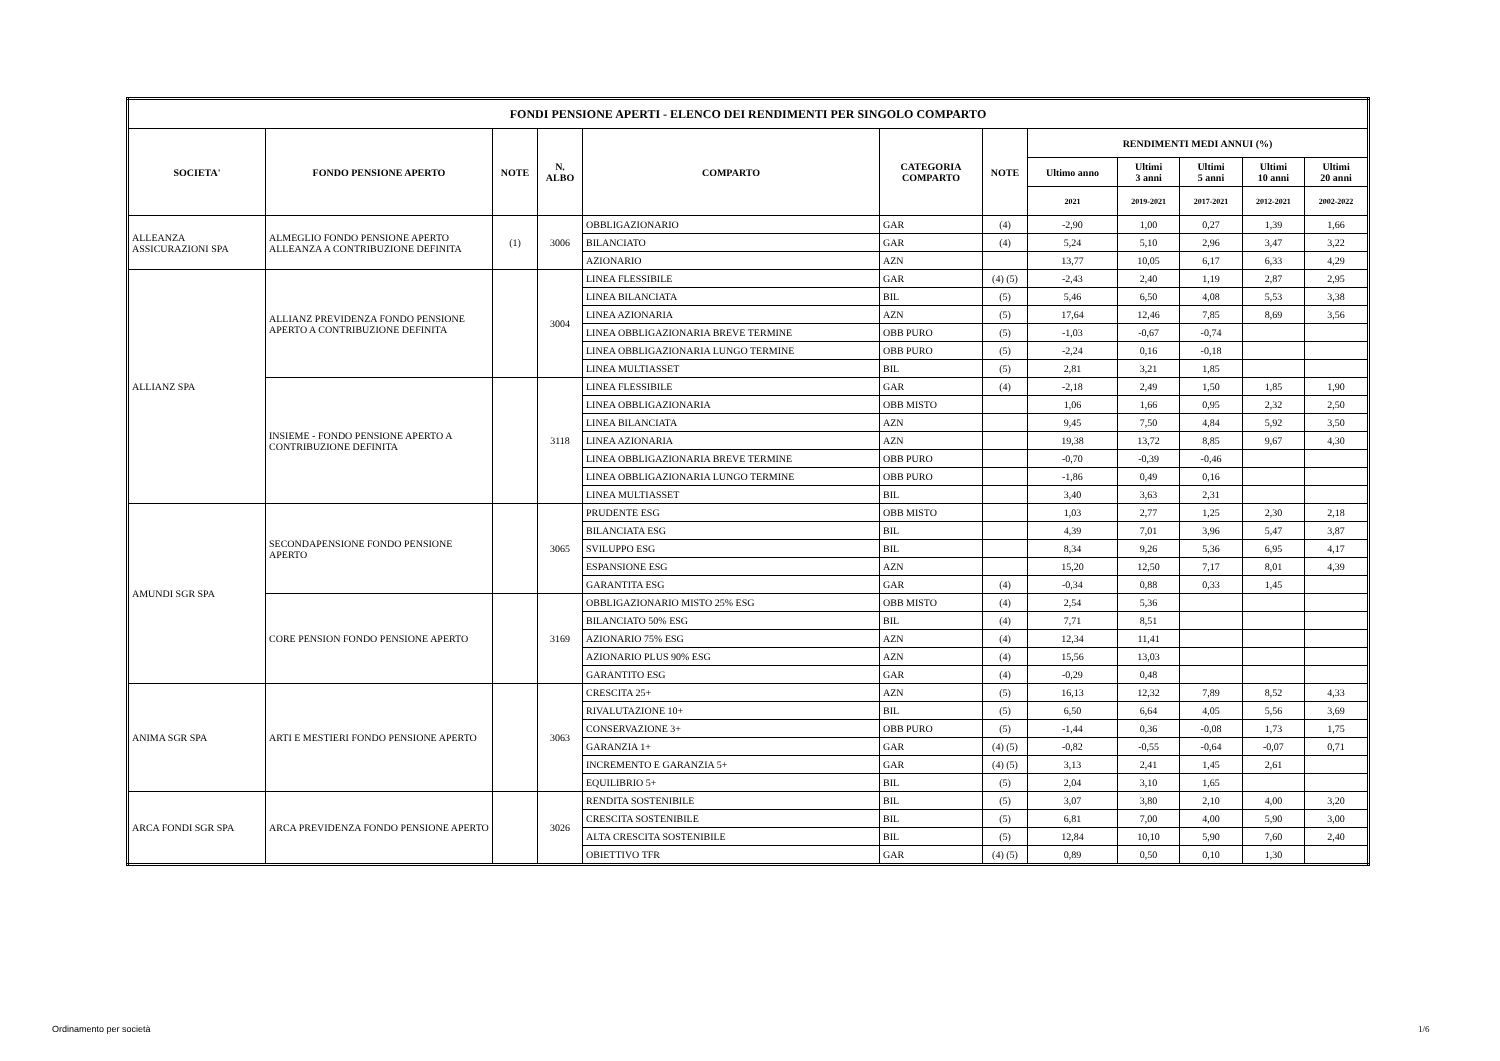| FONDI PENSIONE APERTI - ELENCO DEI RENDIMENTI PER SINGOLO COMPARTO | | | | | | | | | | | |
| --- | --- | --- | --- | --- | --- | --- | --- | --- | --- | --- | --- |
| SOCIETA' | FONDO PENSIONE APERTO | NOTE | N. ALBO | COMPARTO | CATEGORIA COMPARTO | NOTE | RENDIMENTI MEDI ANNUI (%) | | | | |
| | | | | | | | Ultimo anno | Ultimi 3 anni | Ultimi 5 anni | Ultimi 10 anni | Ultimi 20 anni |
| | | | | | | | 2021 | 2019-2021 | 2017-2021 | 2012-2021 | 2002-2022 |
| ALLEANZA ASSICURAZIONI SPA | ALMEGLIO FONDO PENSIONE APERTO ALLEANZA A CONTRIBUZIONE DEFINITA | (1) | 3006 | OBBLIGAZIONARIO | GAR | (4) | -2,90 | 1,00 | 0,27 | 1,39 | 1,66 |
| | | | | BILANCIATO | GAR | (4) | 5,24 | 5,10 | 2,96 | 3,47 | 3,22 |
| | | | | AZIONARIO | AZN | | 13,77 | 10,05 | 6,17 | 6,33 | 4,29 |
| ALLIANZ SPA | ALLIANZ PREVIDENZA FONDO PENSIONE APERTO A CONTRIBUZIONE DEFINITA | | 3004 | LINEA FLESSIBILE | GAR | (4) (5) | -2,43 | 2,40 | 1,19 | 2,87 | 2,95 |
| | | | | LINEA BILANCIATA | BIL | (5) | 5,46 | 6,50 | 4,08 | 5,53 | 3,38 |
| | | | | LINEA AZIONARIA | AZN | (5) | 17,64 | 12,46 | 7,85 | 8,69 | 3,56 |
| | | | | LINEA OBBLIGAZIONARIA BREVE TERMINE | OBB PURO | (5) | -1,03 | -0,67 | -0,74 | | |
| | | | | LINEA OBBLIGAZIONARIA LUNGO TERMINE | OBB PURO | (5) | -2,24 | 0,16 | -0,18 | | |
| | | | | LINEA MULTIASSET | BIL | (5) | 2,81 | 3,21 | 1,85 | | |
| | INSIEME - FONDO PENSIONE APERTO A CONTRIBUZIONE DEFINITA | | 3118 | LINEA FLESSIBILE | GAR | (4) | -2,18 | 2,49 | 1,50 | 1,85 | 1,90 |
| | | | | LINEA OBBLIGAZIONARIA | OBB MISTO | | 1,06 | 1,66 | 0,95 | 2,32 | 2,50 |
| | | | | LINEA BILANCIATA | AZN | | 9,45 | 7,50 | 4,84 | 5,92 | 3,50 |
| | | | | LINEA AZIONARIA | AZN | | 19,38 | 13,72 | 8,85 | 9,67 | 4,30 |
| | | | | LINEA OBBLIGAZIONARIA BREVE TERMINE | OBB PURO | | -0,70 | -0,39 | -0,46 | | |
| | | | | LINEA OBBLIGAZIONARIA LUNGO TERMINE | OBB PURO | | -1,86 | 0,49 | 0,16 | | |
| | | | | LINEA MULTIASSET | BIL | | 3,40 | 3,63 | 2,31 | | |
| AMUNDI SGR SPA | SECONDAPENSIONE FONDO PENSIONE APERTO | | 3065 | PRUDENTE ESG | OBB MISTO | | 1,03 | 2,77 | 1,25 | 2,30 | 2,18 |
| | | | | BILANCIATA ESG | BIL | | 4,39 | 7,01 | 3,96 | 5,47 | 3,87 |
| | | | | SVILUPPO ESG | BIL | | 8,34 | 9,26 | 5,36 | 6,95 | 4,17 |
| | | | | ESPANSIONE ESG | AZN | | 15,20 | 12,50 | 7,17 | 8,01 | 4,39 |
| | | | | GARANTITA ESG | GAR | (4) | -0,34 | 0,88 | 0,33 | 1,45 | |
| | CORE PENSION FONDO PENSIONE APERTO | | 3169 | OBBLIGAZIONARIO MISTO 25% ESG | OBB MISTO | (4) | 2,54 | 5,36 | | | |
| | | | | BILANCIATO 50% ESG | BIL | (4) | 7,71 | 8,51 | | | |
| | | | | AZIONARIO 75% ESG | AZN | (4) | 12,34 | 11,41 | | | |
| | | | | AZIONARIO PLUS 90% ESG | AZN | (4) | 15,56 | 13,03 | | | |
| | | | | GARANTITO ESG | GAR | (4) | -0,29 | 0,48 | | | |
| ANIMA SGR SPA | ARTI E MESTIERI FONDO PENSIONE APERTO | | 3063 | CRESCITA 25+ | AZN | (5) | 16,13 | 12,32 | 7,89 | 8,52 | 4,33 |
| | | | | RIVALUTAZIONE 10+ | BIL | (5) | 6,50 | 6,64 | 4,05 | 5,56 | 3,69 |
| | | | | CONSERVAZIONE 3+ | OBB PURO | (5) | -1,44 | 0,36 | -0,08 | 1,73 | 1,75 |
| | | | | GARANZIA 1+ | GAR | (4) (5) | -0,82 | -0,55 | -0,64 | -0,07 | 0,71 |
| | | | | INCREMENTO E GARANZIA 5+ | GAR | (4) (5) | 3,13 | 2,41 | 1,45 | 2,61 | |
| | | | | EQUILIBRIO 5+ | BIL | (5) | 2,04 | 3,10 | 1,65 | | |
| ARCA FONDI SGR SPA | ARCA PREVIDENZA FONDO PENSIONE APERTO | | 3026 | RENDITA SOSTENIBILE | BIL | (5) | 3,07 | 3,80 | 2,10 | 4,00 | 3,20 |
| | | | | CRESCITA SOSTENIBILE | BIL | (5) | 6,81 | 7,00 | 4,00 | 5,90 | 3,00 |
| | | | | ALTA CRESCITA SOSTENIBILE | BIL | (5) | 12,84 | 10,10 | 5,90 | 7,60 | 2,40 |
| | | | | OBIETTIVO TFR | GAR | (4) (5) | 0,89 | 0,50 | 0,10 | 1,30 | |
Ordinamento per società 1/6